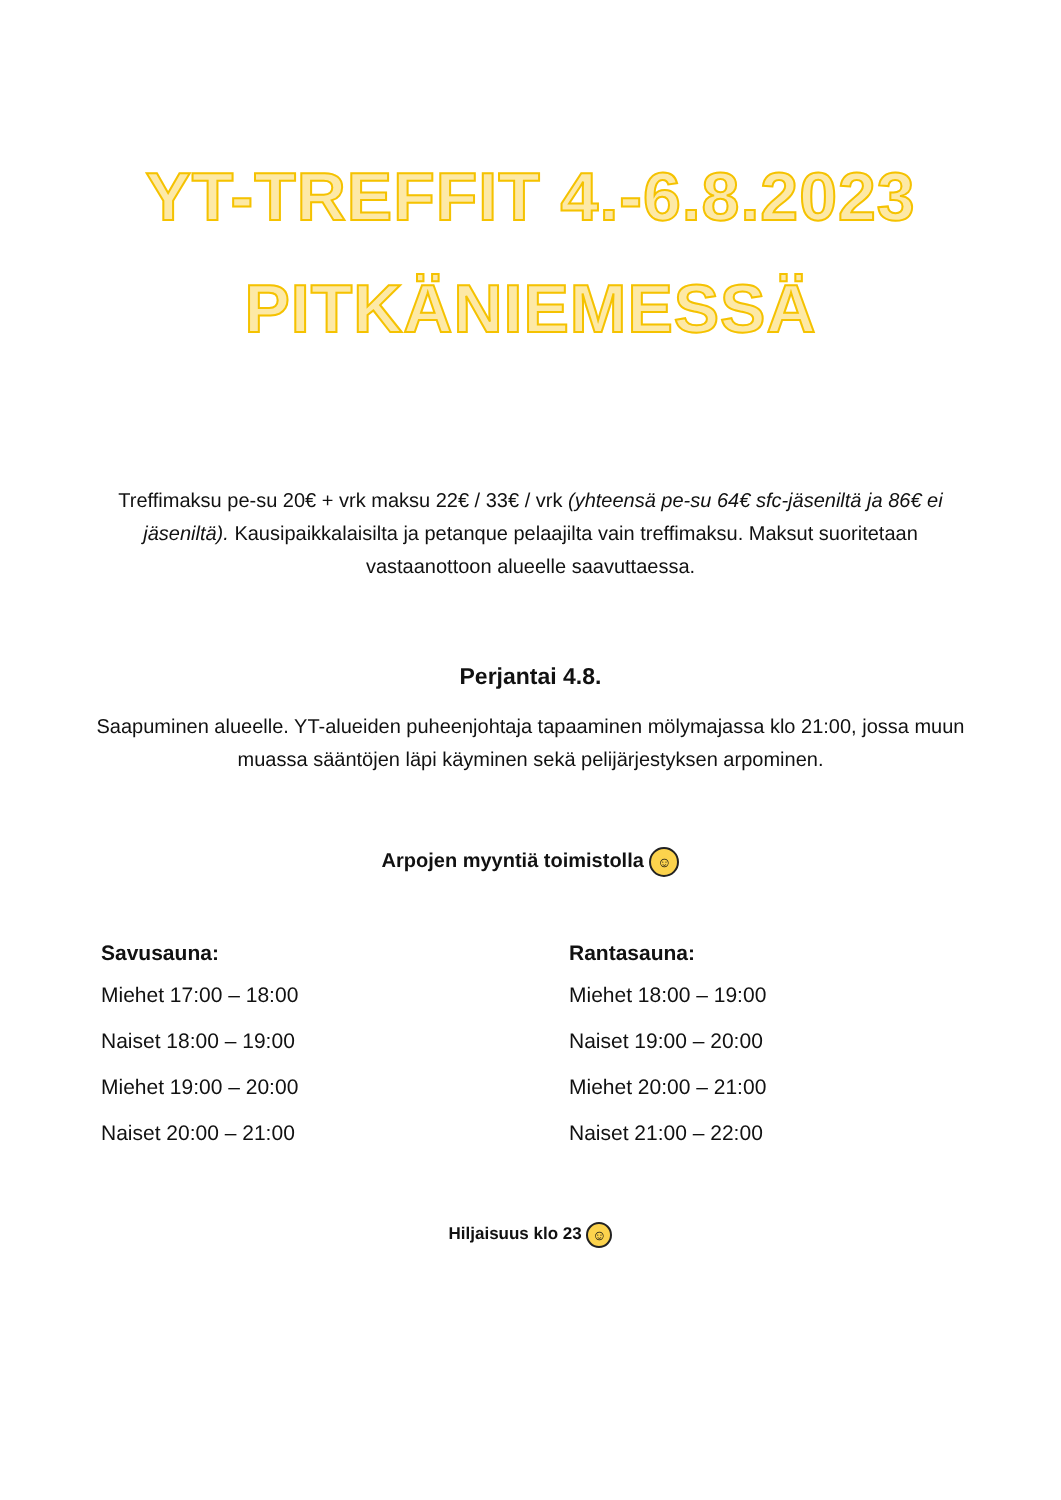YT-TREFFIT 4.-6.8.2023
PITKÄNIEMESSÄ
Treffimaksu pe-su 20€ + vrk maksu 22€ / 33€ / vrk (yhteensä pe-su 64€ sfc-jäseniltä ja 86€ ei jäseniltä). Kausipaikkalaisilta ja petanque pelaajilta vain treffimaksu. Maksut suoritetaan vastaanottoon alueelle saavuttaessa.
Perjantai 4.8.
Saapuminen alueelle. YT-alueiden puheenjohtaja tapaaminen mölymajassa klo 21:00, jossa muun muassa sääntöjen läpi käyminen sekä pelijärjestyksen arpominen.
Arpojen myyntiä toimistolla ☺
Savusauna:
Miehet 17:00 – 18:00
Naiset 18:00 – 19:00
Miehet 19:00 – 20:00
Naiset 20:00 – 21:00
Rantasauna:
Miehet 18:00 – 19:00
Naiset 19:00 – 20:00
Miehet 20:00 – 21:00
Naiset 21:00 – 22:00
Hiljaisuus klo 23 ☺